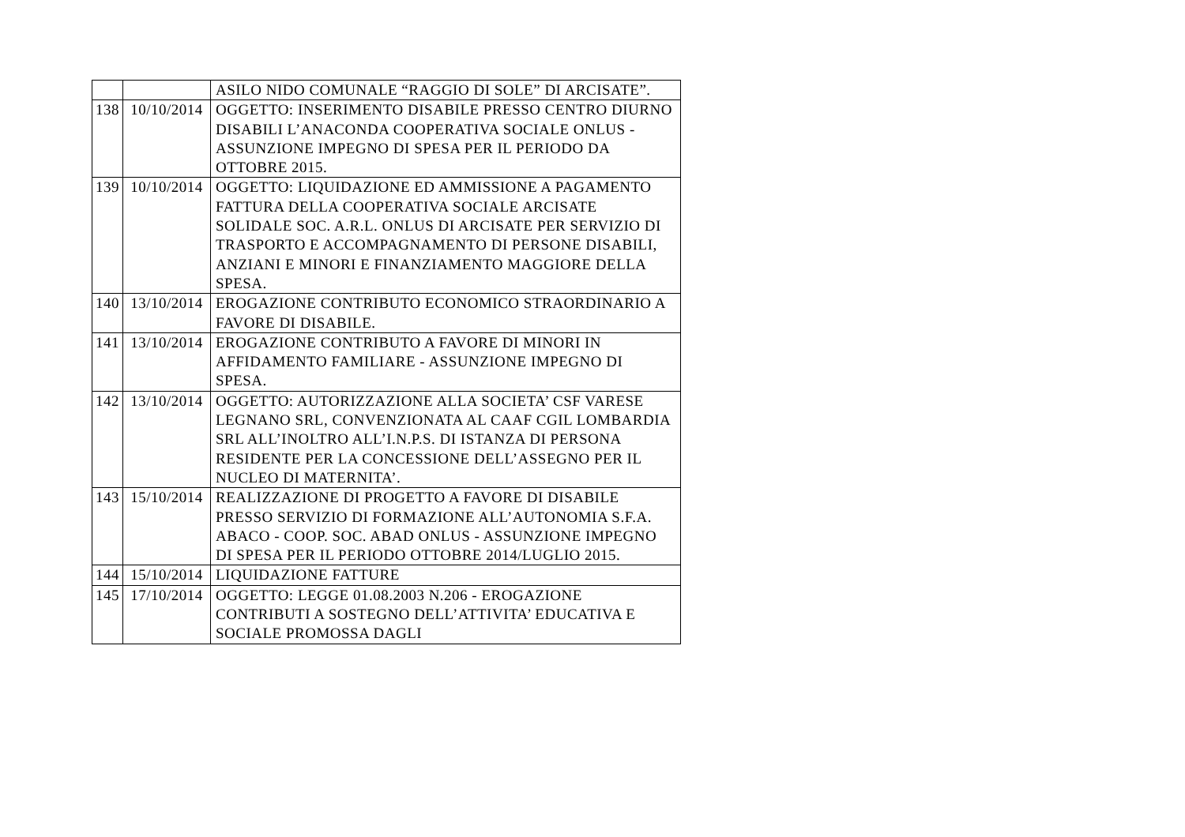| | | ASILO NIDO COMUNALE “RAGGIO DI SOLE” DI ARCISATE”. |
| 138 | 10/10/2014 | OGGETTO: INSERIMENTO DISABILE PRESSO CENTRO DIURNO DISABILI L’ANACONDA COOPERATIVA SOCIALE ONLUS - ASSUNZIONE IMPEGNO DI SPESA PER IL PERIODO DA OTTOBRE 2015. |
| 139 | 10/10/2014 | OGGETTO: LIQUIDAZIONE ED AMMISSIONE A PAGAMENTO FATTURA DELLA COOPERATIVA SOCIALE ARCISATE SOLIDALE SOC. A.R.L. ONLUS DI ARCISATE PER SERVIZIO DI TRASPORTO E ACCOMPAGNAMENTO DI PERSONE DISABILI, ANZIANI E MINORI E FINANZIAMENTO MAGGIORE DELLA SPESA. |
| 140 | 13/10/2014 | EROGAZIONE CONTRIBUTO ECONOMICO STRAORDINARIO A FAVORE DI DISABILE. |
| 141 | 13/10/2014 | EROGAZIONE CONTRIBUTO A FAVORE DI MINORI IN AFFIDAMENTO FAMILIARE - ASSUNZIONE IMPEGNO DI SPESA. |
| 142 | 13/10/2014 | OGGETTO: AUTORIZZAZIONE ALLA SOCIETA’ CSF VARESE LEGNANO SRL, CONVENZIONATA AL CAAF CGIL LOMBARDIA SRL ALL’INOLTRO ALL’I.N.P.S. DI ISTANZA DI PERSONA RESIDENTE PER LA CONCESSIONE DELL’ASSEGNO PER IL NUCLEO DI MATERNITA’. |
| 143 | 15/10/2014 | REALIZZAZIONE DI PROGETTO A FAVORE DI DISABILE PRESSO SERVIZIO DI FORMAZIONE ALL’AUTONOMIA S.F.A. ABACO - COOP. SOC. ABAD ONLUS - ASSUNZIONE IMPEGNO DI SPESA PER IL PERIODO OTTOBRE 2014/LUGLIO 2015. |
| 144 | 15/10/2014 | LIQUIDAZIONE FATTURE |
| 145 | 17/10/2014 | OGGETTO: LEGGE 01.08.2003 N.206 - EROGAZIONE CONTRIBUTI A SOSTEGNO DELL’ATTIVITA’ EDUCATIVA E SOCIALE PROMOSSA DAGLI |